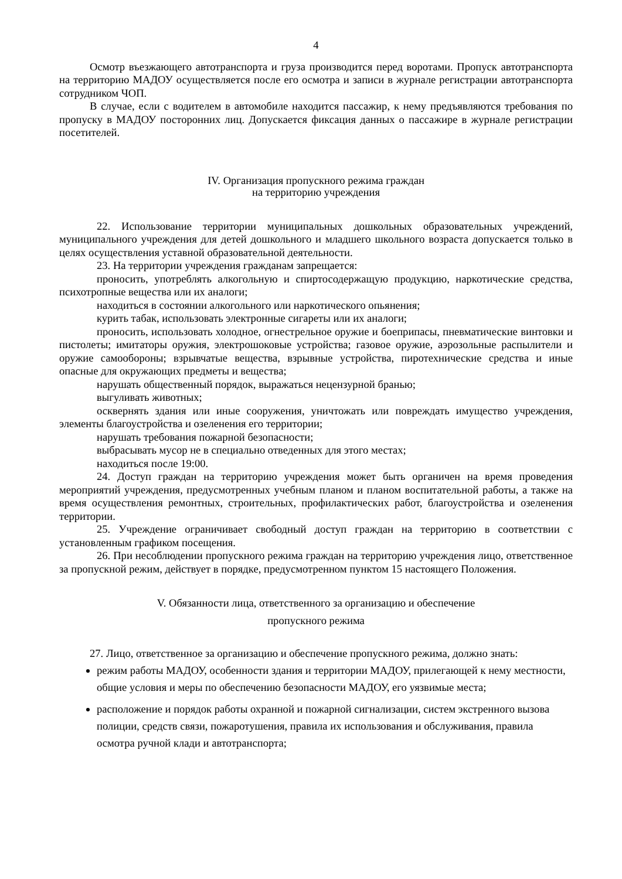4
Осмотр въезжающего автотранспорта и груза производится перед воротами. Пропуск автотранспорта на территорию МАДОУ осуществляется после его осмотра и записи в журнале регистрации автотранспорта сотрудником ЧОП.
В случае, если с водителем в автомобиле находится пассажир, к нему предъявляются требования по пропуску в МАДОУ посторонних лиц. Допускается фиксация данных о пассажире в журнале регистрации посетителей.
IV. Организация пропускного режима граждан
на территорию учреждения
22. Использование территории муниципальных дошкольных образовательных учреждений, муниципального учреждения для детей дошкольного и младшего школьного возраста допускается только в целях осуществления уставной образовательной деятельности.
23. На территории учреждения гражданам запрещается:
проносить, употреблять алкогольную и спиртосодержащую продукцию, наркотические средства, психотропные вещества или их аналоги;
находиться в состоянии алкогольного или наркотического опьянения;
курить табак, использовать электронные сигареты или их аналоги;
проносить, использовать холодное, огнестрельное оружие и боеприпасы, пневматические винтовки и пистолеты; имитаторы оружия, электрошоковые устройства; газовое оружие, аэрозольные распылители и оружие самообороны; взрывчатые вещества, взрывные устройства, пиротехнические средства и иные опасные для окружающих предметы и вещества;
нарушать общественный порядок, выражаться нецензурной бранью;
выгуливать животных;
осквернять здания или иные сооружения, уничтожать или повреждать имущество учреждения, элементы благоустройства и озеленения его территории;
нарушать требования пожарной безопасности;
выбрасывать мусор не в специально отведенных для этого местах;
находиться после 19:00.
24. Доступ граждан на территорию учреждения может быть органичен на время проведения мероприятий учреждения, предусмотренных учебным планом и планом воспитательной работы, а также на время осуществления ремонтных, строительных, профилактических работ, благоустройства и озеленения территории.
25. Учреждение ограничивает свободный доступ граждан на территорию в соответствии с установленным графиком посещения.
26. При несоблюдении пропускного режима граждан на территорию учреждения лицо, ответственное за пропускной режим, действует в порядке, предусмотренном пунктом 15 настоящего Положения.
V. Обязанности лица, ответственного за организацию и обеспечение
пропускного режима
27. Лицо, ответственное за организацию и обеспечение пропускного режима, должно знать:
режим работы МАДОУ, особенности здания и территории МАДОУ, прилегающей к нему местности, общие условия и меры по обеспечению безопасности МАДОУ, его уязвимые места;
расположение и порядок работы охранной и пожарной сигнализации, систем экстренного вызова полиции, средств связи, пожаротушения, правила их использования и обслуживания, правила осмотра ручной клади и автотранспорта;